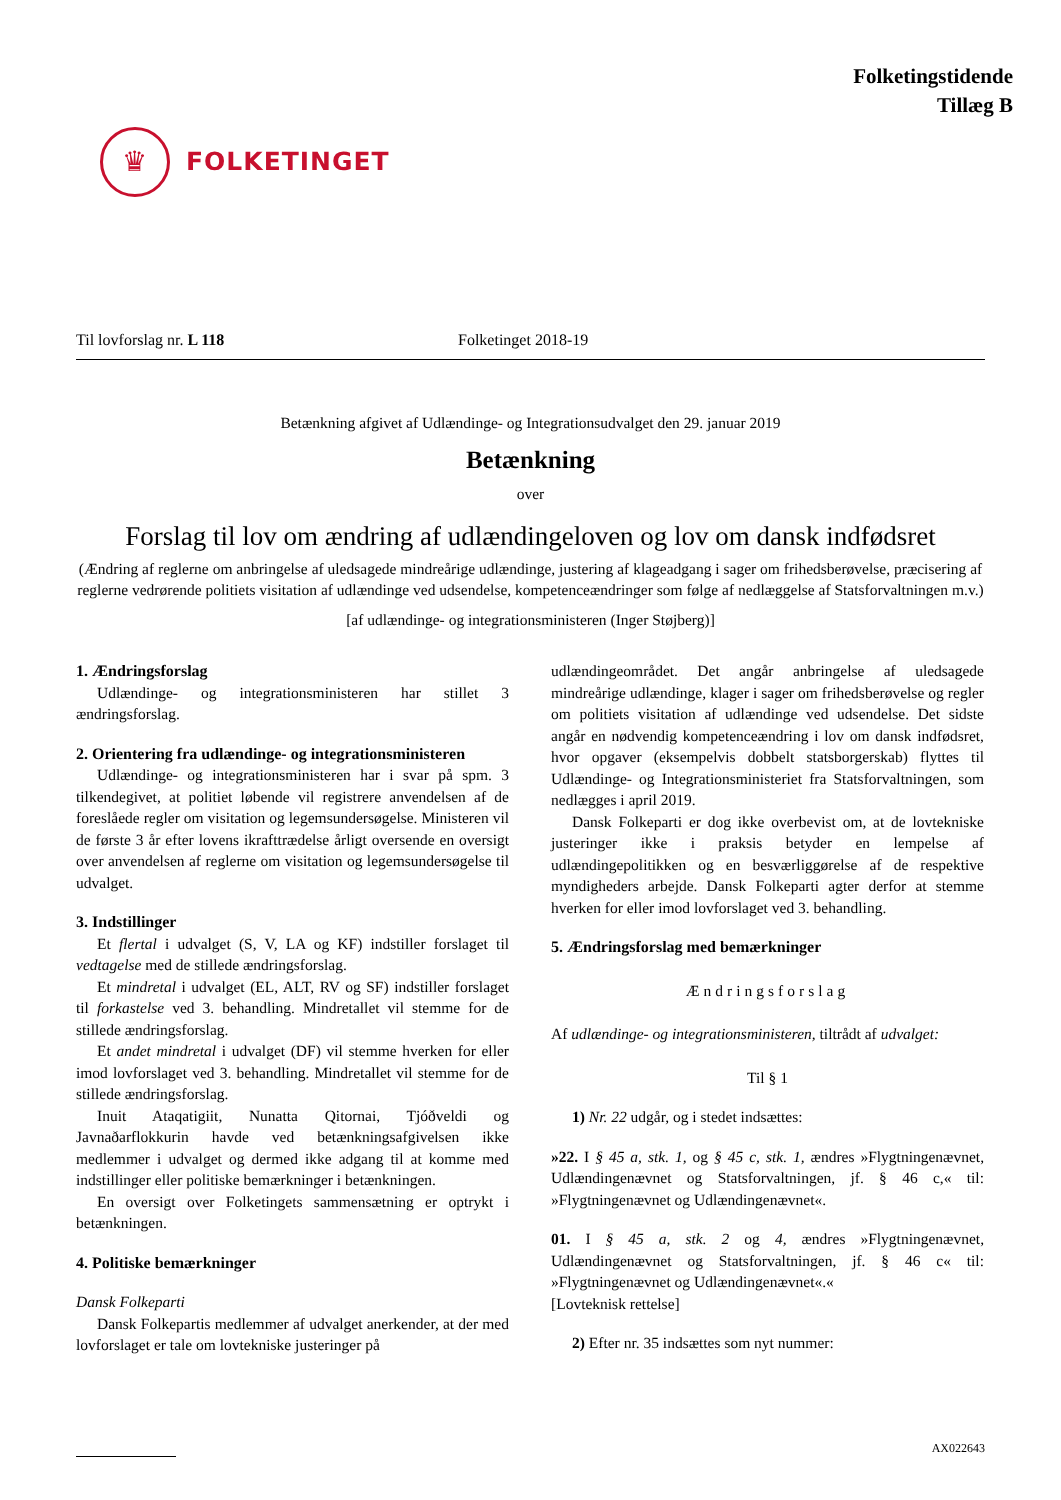♛
FOLKETINGET
Folketingstidende
Tillæg B
Til lovforslag nr. L 118 Folketinget 2018-19
Betænkning afgivet af Udlændinge- og Integrationsudvalget den 29. januar 2019
Betænkning
over
Forslag til lov om ændring af udlændingeloven og lov om dansk indfødsret
(Ændring af reglerne om anbringelse af uledsagede mindreårige udlændinge, justering af klageadgang i sager om frihedsberøvelse, præcisering af reglerne vedrørende politiets visitation af udlændinge ved udsendelse, kompetenceændringer som følge af nedlæggelse af Statsforvaltningen m.v.)
[af udlændinge- og integrationsministeren (Inger Støjberg)]
1. Ændringsforslag
Udlændinge- og integrationsministeren har stillet 3 ændringsforslag.
2. Orientering fra udlændinge- og integrationsministeren
Udlændinge- og integrationsministeren har i svar på spm. 3 tilkendegivet, at politiet løbende vil registrere anvendelsen af de foreslåede regler om visitation og legemsundersøgelse. Ministeren vil de første 3 år efter lovens ikrafttrædelse årligt oversende en oversigt over anvendelsen af reglerne om visitation og legemsundersøgelse til udvalget.
3. Indstillinger
Et flertal i udvalget (S, V, LA og KF) indstiller forslaget til vedtagelse med de stillede ændringsforslag.
Et mindretal i udvalget (EL, ALT, RV og SF) indstiller forslaget til forkastelse ved 3. behandling. Mindretallet vil stemme for de stillede ændringsforslag.
Et andet mindretal i udvalget (DF) vil stemme hverken for eller imod lovforslaget ved 3. behandling. Mindretallet vil stemme for de stillede ændringsforslag.
Inuit Ataqatigiit, Nunatta Qitornai, Tjóðveldi og Javnaðarflokkurin havde ved betænkningsafgivelsen ikke medlemmer i udvalget og dermed ikke adgang til at komme med indstillinger eller politiske bemærkninger i betænkningen.
En oversigt over Folketingets sammensætning er optrykt i betænkningen.
4. Politiske bemærkninger
Dansk Folkeparti
Dansk Folkepartis medlemmer af udvalget anerkender, at der med lovforslaget er tale om lovtekniske justeringer på
udlændingeområdet. Det angår anbringelse af uledsagede mindreårige udlændinge, klager i sager om frihedsberøvelse og regler om politiets visitation af udlændinge ved udsendelse. Det sidste angår en nødvendig kompetenceændring i lov om dansk indfødsret, hvor opgaver (eksempelvis dobbelt statsborgerskab) flyttes til Udlændinge- og Integrationsministeriet fra Statsforvaltningen, som nedlægges i april 2019.
Dansk Folkeparti er dog ikke overbevist om, at de lovtekniske justeringer ikke i praksis betyder en lempelse af udlændingepolitikken og en besværliggørelse af de respektive myndigheders arbejde. Dansk Folkeparti agter derfor at stemme hverken for eller imod lovforslaget ved 3. behandling.
5. Ændringsforslag med bemærkninger
Ændringsforslag
Af udlændinge- og integrationsministeren, tiltrådt af udvalget:
Til § 1
1) Nr. 22 udgår, og i stedet indsættes:
»22. I § 45 a, stk. 1, og § 45 c, stk. 1, ændres »Flygtningenævnet, Udlændingenævnet og Statsforvaltningen, jf. § 46 c,« til: »Flygtningenævnet og Udlændingenævnet«.
01. I § 45 a, stk. 2 og 4, ændres »Flygtningenævnet, Udlændingenævnet og Statsforvaltningen, jf. § 46 c« til: »Flygtningenævnet og Udlændingenævnet«.«
[Lovteknisk rettelse]
2) Efter nr. 35 indsættes som nyt nummer:
AX022643